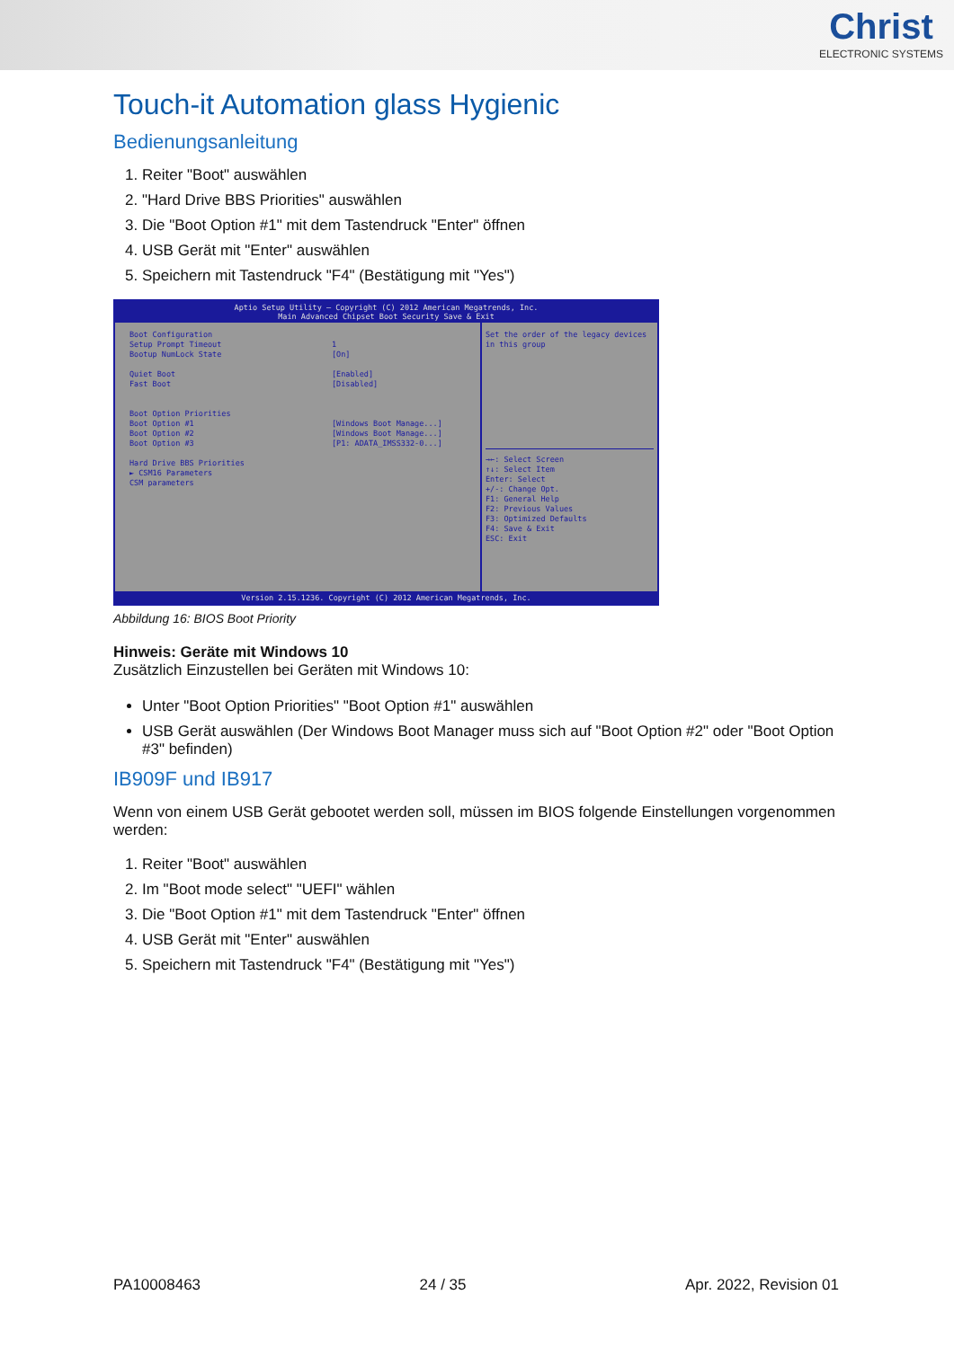Christ
ELECTRONIC SYSTEMS
Touch-it Automation glass Hygienic
Bedienungsanleitung
1. Reiter "Boot" auswählen
2. "Hard Drive BBS Priorities" auswählen
3. Die "Boot Option #1" mit dem Tastendruck "Enter" öffnen
4. USB Gerät mit "Enter" auswählen
5. Speichern mit Tastendruck "F4" (Bestätigung mit "Yes")
Aptio Setup Utility – Copyright (C) 2012 American Megatrends, Inc.
Main Advanced Chipset Boot Security Save & Exit
Boot Configuration
Setup Prompt Timeout 1
Bootup NumLock State [On]
Quiet Boot [Enabled]
Fast Boot [Disabled]
Boot Option Priorities
Boot Option #1 [Windows Boot Manage...]
Boot Option #2 [Windows Boot Manage...]
Boot Option #3 [P1: ADATA_IMSS332-0...]
Hard Drive BBS Priorities
► CSM16 Parameters
CSM parameters
Set the order of the legacy devices in this group
→←: Select Screen
↑↓: Select Item
Enter: Select
+/-: Change Opt.
F1: General Help
F2: Previous Values
F3: Optimized Defaults
F4: Save & Exit
ESC: Exit
Version 2.15.1236. Copyright (C) 2012 American Megatrends, Inc.
Abbildung 16: BIOS Boot Priority
Hinweis: Geräte mit Windows 10
Zusätzlich Einzustellen bei Geräten mit Windows 10:
Unter "Boot Option Priorities" "Boot Option #1" auswählen
USB Gerät auswählen (Der Windows Boot Manager muss sich auf "Boot Option #2" oder "Boot Option #3" befinden)
IB909F und IB917
Wenn von einem USB Gerät gebootet werden soll, müssen im BIOS folgende Einstellungen vorgenommen werden:
1. Reiter "Boot" auswählen
2. Im "Boot mode select" "UEFI" wählen
3. Die "Boot Option #1" mit dem Tastendruck "Enter" öffnen
4. USB Gerät mit "Enter" auswählen
5. Speichern mit Tastendruck "F4" (Bestätigung mit "Yes")
PA10008463 24 / 35 Apr. 2022, Revision 01